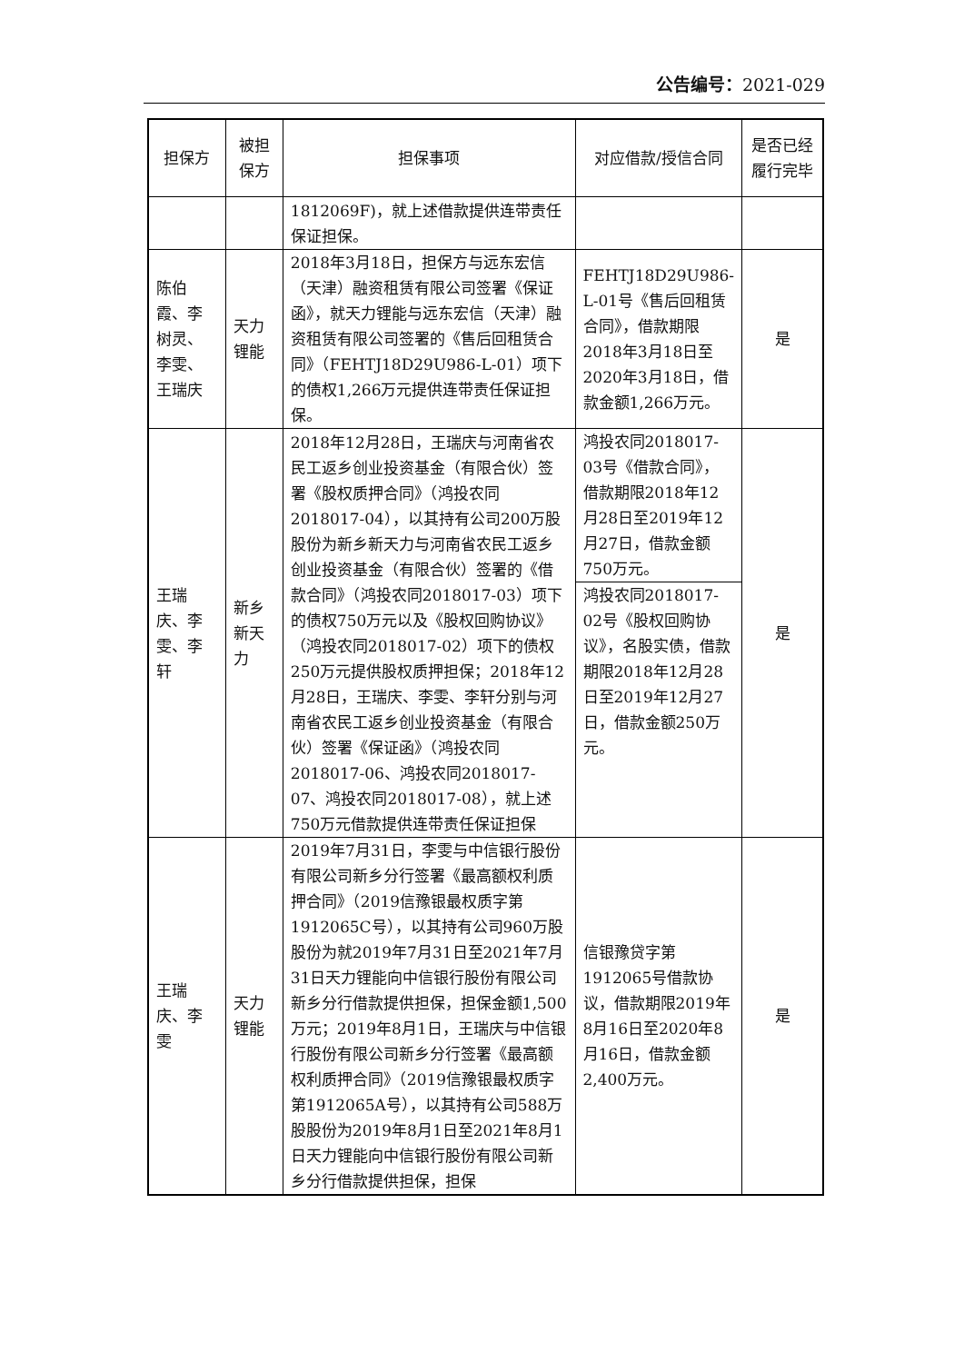公告编号：2021-029
| 担保方 | 被担保方 | 担保事项 | 对应借款/授信合同 | 是否已经履行完毕 |
| --- | --- | --- | --- | --- |
| | | 1812069F)，就上述借款提供连带责任保证担保。 | | |
| 陈伯霞、李树灵、李雯、王瑞庆 | 天力锂能 | 2018年3月18日，担保方与远东宏信（天津）融资租赁有限公司签署《保证函》，就天力锂能与远东宏信（天津）融资租赁有限公司签署的《售后回租赁合同》（FEHTJ18D29U986-L-01）项下的债权1,266万元提供连带责任保证担保。 | FEHTJ18D29U986-L-01号《售后回租赁合同》，借款期限2018年3月18日至2020年3月18日，借款金额1,266万元。 | 是 |
| 王瑞庆、李雯、李轩 | 新乡新天力 | 2018年12月28日，王瑞庆与河南省农民工返乡创业投资基金（有限合伙）签署《股权质押合同》（鸿投农同2018017-04），以其持有公司200万股股份为新乡新天力与河南省农民工返乡创业投资基金（有限合伙）签署的《借款合同》（鸿投农同2018017-03）项下的债权750万元以及《股权回购协议》（鸿投农同2018017-02）项下的债权250万元提供股权质押担保；2018年12月28日，王瑞庆、李雯、李轩分别与河南省农民工返乡创业投资基金（有限合伙）签署《保证函》（鸿投农同2018017-06、鸿投农同2018017-07、鸿投农同2018017-08），就上述750万元借款提供连带责任保证担保 | 鸿投农同2018017-03号《借款合同》，借款期限2018年12月28日至2019年12月27日，借款金额750万元。 | 是 |
| | | | 鸿投农同2018017-02号《股权回购协议》，名股实债，借款期限2018年12月28日至2019年12月27日，借款金额250万元。 | |
| 王瑞庆、李雯 | 天力锂能 | 2019年7月31日，李雯与中信银行股份有限公司新乡分行签署《最高额权利质押合同》（2019信豫银最权质字第1912065C号），以其持有公司960万股股份为就2019年7月31日至2021年7月31日天力锂能向中信银行股份有限公司新乡分行借款提供担保，担保金额1,500万元；2019年8月1日，王瑞庆与中信银行股份有限公司新乡分行签署《最高额权利质押合同》（2019信豫银最权质字第1912065A号），以其持有公司588万股股份为2019年8月1日至2021年8月1日天力锂能向中信银行股份有限公司新乡分行借款提供担保，担保 | 信银豫贷字第1912065号借款协议，借款期限2019年8月16日至2020年8月16日，借款金额2,400万元。 | 是 |